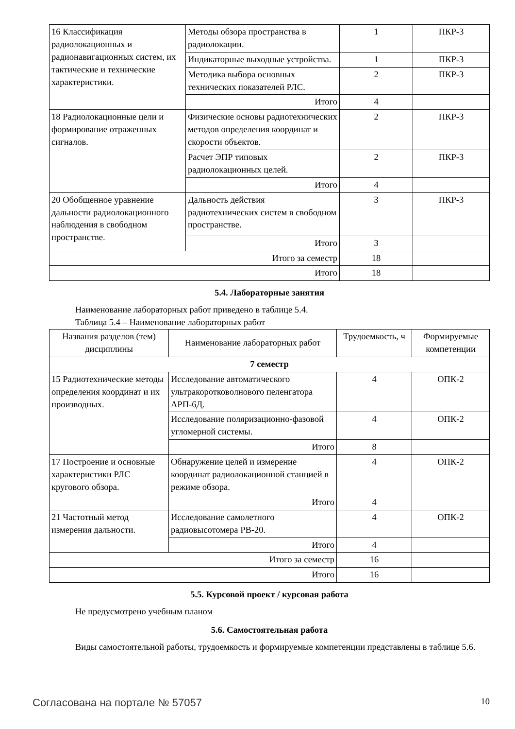| 16 Классификация радиолокационных и радионавигационных систем, их тактические и технические характеристики. | Методы обзора пространства в радиолокации. | 1 | ПКР-3 |
| | Индикаторные выходные устройства. | 1 | ПКР-3 |
| | Методика выбора основных технических показателей РЛС. | 2 | ПКР-3 |
| | Итого | 4 | |
| 18 Радиолокационные цели и формирование отраженных сигналов. | Физические основы радиотехнических методов определения координат и скорости объектов. | 2 | ПКР-3 |
| | Расчет ЭПР типовых радиолокационных целей. | 2 | ПКР-3 |
| | Итого | 4 | |
| 20 Обобщенное уравнение дальности радиолокационного наблюдения в свободном пространстве. | Дальность действия радиотехнических систем в свободном пространстве. | 3 | ПКР-3 |
| | Итого | 3 | |
| Итого за семестр | | 18 | |
| Итого | | 18 | |
5.4. Лабораторные занятия
Наименование лабораторных работ приведено в таблице 5.4.
Таблица 5.4 – Наименование лабораторных работ
| Названия разделов (тем) дисциплины | Наименование лабораторных работ | Трудоемкость, ч | Формируемые компетенции |
| --- | --- | --- | --- |
| 7 семестр | | | |
| 15 Радиотехнические методы определения координат и их производных. | Исследование автоматического ультракоротковолнового пеленгатора АРП-6Д. | 4 | ОПК-2 |
| | Исследование поляризационно-фазовой угломерной системы. | 4 | ОПК-2 |
| | Итого | 8 | |
| 17 Построение и основные характеристики РЛС кругового обзора. | Обнаружение целей и измерение координат радиолокационной станцией в режиме обзора. | 4 | ОПК-2 |
| | Итого | 4 | |
| 21 Частотный метод измерения дальности. | Исследование самолетного радиовысотомера РВ-20. | 4 | ОПК-2 |
| | Итого | 4 | |
| Итого за семестр | | 16 | |
| Итого | | 16 | |
5.5. Курсовой проект / курсовая работа
Не предусмотрено учебным планом
5.6. Самостоятельная работа
Виды самостоятельной работы, трудоемкость и формируемые компетенции представлены в таблице 5.6.
Согласована на портале № 57057 10